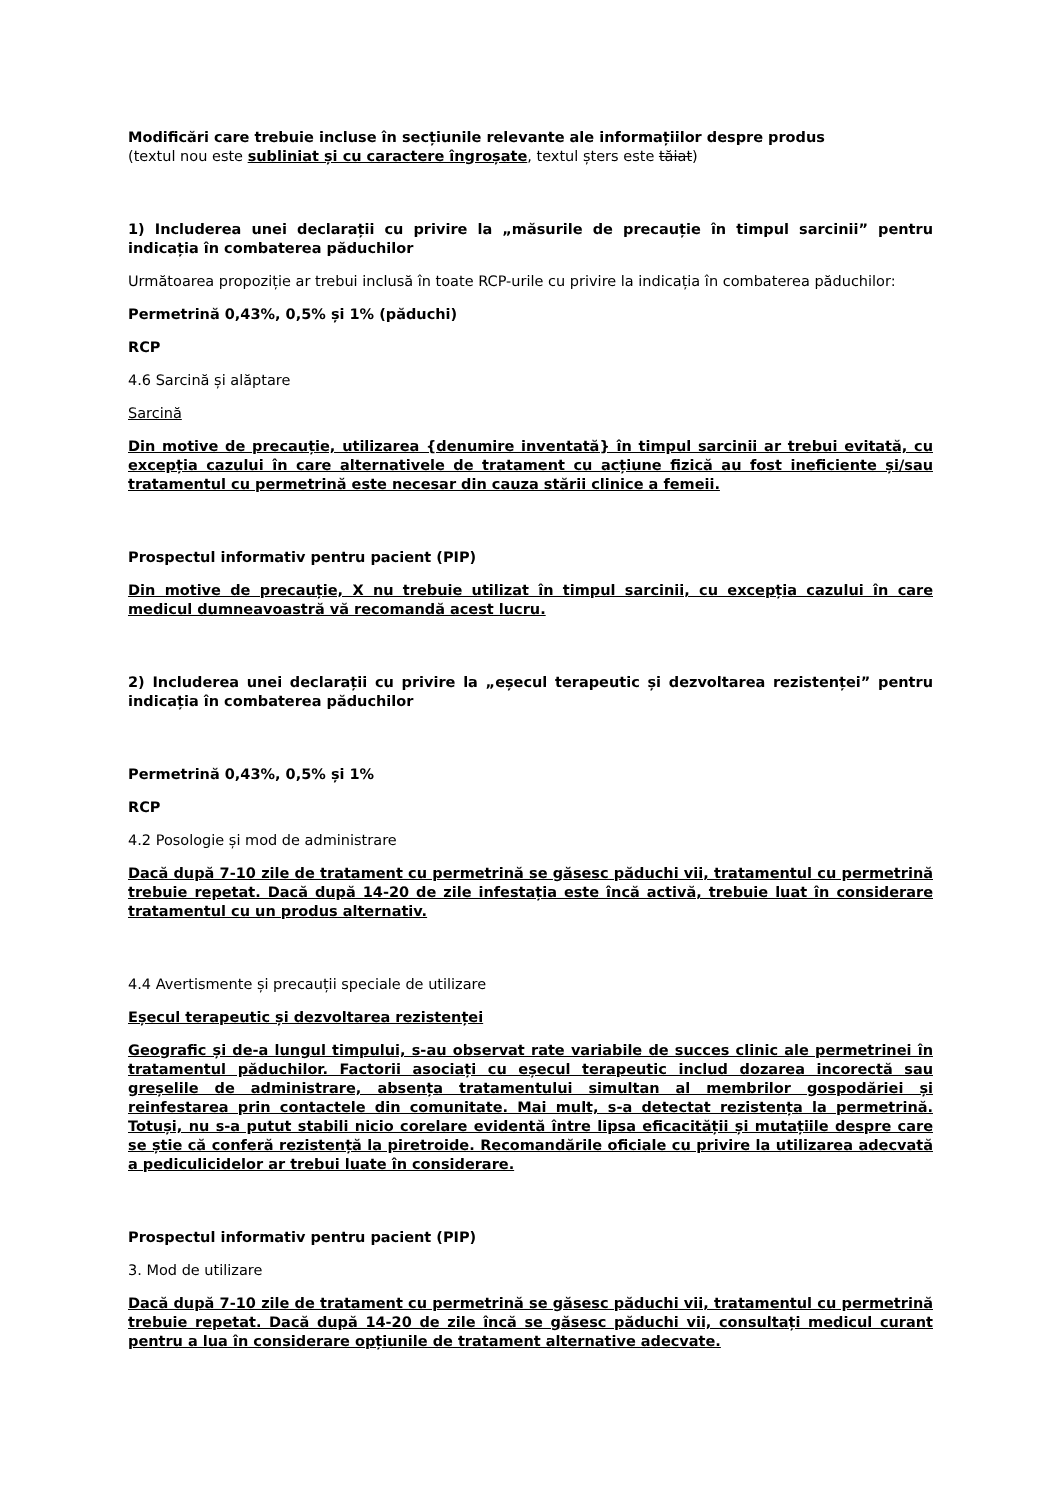Modificări care trebuie incluse în secțiunile relevante ale informațiilor despre produs
(textul nou este subliniat și cu caractere îngroșate, textul șters este tăiat)
1) Includerea unei declarații cu privire la „măsurile de precauție în timpul sarcinii” pentru indicația în combaterea păduchilor
Următoarea propoziție ar trebui inclusă în toate RCP-urile cu privire la indicația în combaterea păduchilor:
Permetrină 0,43%, 0,5% și 1% (păduchi)
RCP
4.6 Sarcină și alăptare
Sarcină
Din motive de precauție, utilizarea {denumire inventată} în timpul sarcinii ar trebui evitată, cu excepția cazului în care alternativele de tratament cu acțiune fizică au fost ineficiente și/sau tratamentul cu permetrină este necesar din cauza stării clinice a femeii.
Prospectul informativ pentru pacient (PIP)
Din motive de precauție, X nu trebuie utilizat în timpul sarcinii, cu excepția cazului în care medicul dumneavoastră vă recomandă acest lucru.
2) Includerea unei declarații cu privire la „eșecul terapeutic și dezvoltarea rezistenței” pentru indicația în combaterea păduchilor
Permetrină 0,43%, 0,5% și 1%
RCP
4.2 Posologie și mod de administrare
Dacă după 7-10 zile de tratament cu permetrină se găsesc păduchi vii, tratamentul cu permetrină trebuie repetat. Dacă după 14-20 de zile infestația este încă activă, trebuie luat în considerare tratamentul cu un produs alternativ.
4.4 Avertismente și precauții speciale de utilizare
Eșecul terapeutic și dezvoltarea rezistenței
Geografic și de-a lungul timpului, s-au observat rate variabile de succes clinic ale permetrinei în tratamentul păduchilor. Factorii asociați cu eșecul terapeutic includ dozarea incorectă sau greșelile de administrare, absența tratamentului simultan al membrilor gospodăriei și reinfestarea prin contactele din comunitate. Mai mult, s-a detectat rezistența la permetrină. Totuși, nu s-a putut stabili nicio corelare evidentă între lipsa eficacității și mutațiile despre care se știe că conferă rezistență la piretroide. Recomandările oficiale cu privire la utilizarea adecvată a pediculicidelor ar trebui luate în considerare.
Prospectul informativ pentru pacient (PIP)
3. Mod de utilizare
Dacă după 7-10 zile de tratament cu permetrină se găsesc păduchi vii, tratamentul cu permetrină trebuie repetat. Dacă după 14-20 de zile încă se găsesc păduchi vii, consultați medicul curant pentru a lua în considerare opțiunile de tratament alternative adecvate.